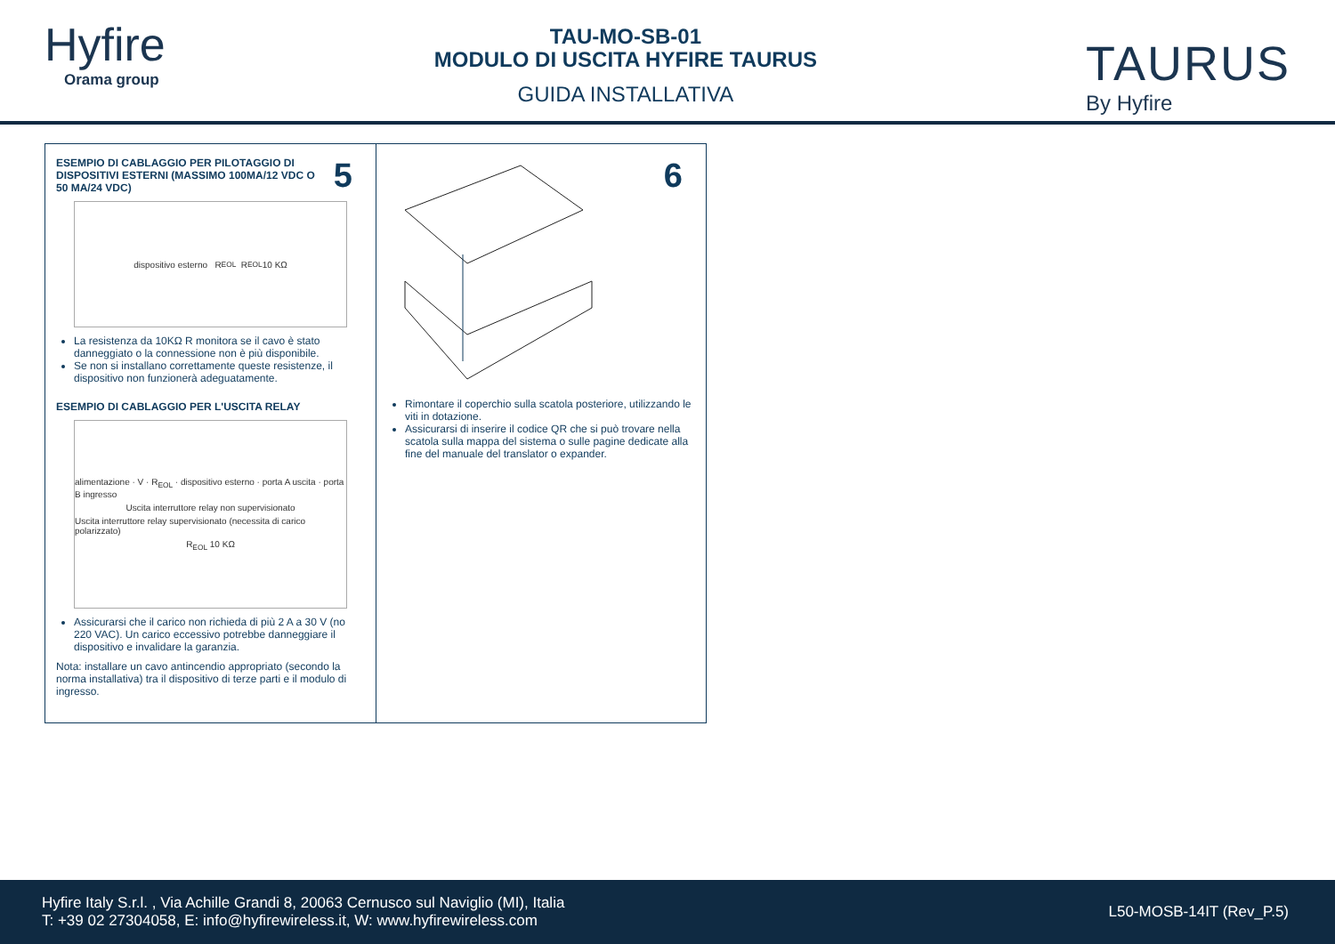Hyfire
Orama group
TAU-MO-SB-01
MODULO DI USCITA HYFIRE TAURUS
GUIDA INSTALLATIVA
TAURUS
By Hyfire
5
ESEMPIO DI CABLAGGIO PER PILOTAGGIO DI DISPOSITIVI ESTERNI (MASSIMO 100MA/12 VDC O 50 MA/24 VDC)
dispositivo esterno R<sub>EOL</sub> R<sub>EOL</sub> 10 KΩ
La resistenza da 10KΩ R monitora se il cavo è stato danneggiato o la connessione non è più disponibile.
Se non si installano correttamente queste resistenze, il dispositivo non funzionerà adeguatamente.
ESEMPIO DI CABLAGGIO PER L'USCITA RELAY
alimentazione · V · R<sub>EOL</sub> · dispositivo esterno · porta A uscita · porta B ingresso
Uscita interruttore relay non supervisionato
Uscita interruttore relay supervisionato (necessita di carico polarizzato)
R<sub>EOL</sub> 10 KΩ
Assicurarsi che il carico non richieda di più 2 A a 30 V (no 220 VAC). Un carico eccessivo potrebbe danneggiare il dispositivo e invalidare la garanzia.
Nota: installare un cavo antincendio appropriato (secondo la norma installativa) tra il dispositivo di terze parti e il modulo di ingresso.
6
Rimontare il coperchio sulla scatola posteriore, utilizzando le viti in dotazione.
Assicurarsi di inserire il codice QR che si può trovare nella scatola sulla mappa del sistema o sulle pagine dedicate alla fine del manuale del translator o expander.
Hyfire Italy S.r.l. , Via Achille Grandi 8, 20063 Cernusco sul Naviglio (MI), Italia
T: +39 02 27304058, E: info@hyfirewireless.it, W: www.hyfirewireless.com
L50-MOSB-14IT (Rev_P.5)